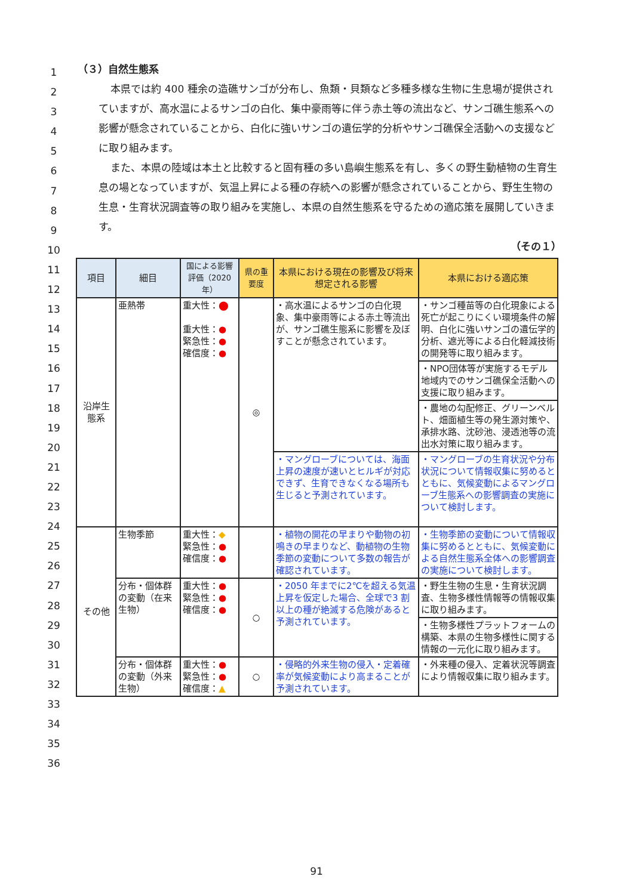（３）自然生態系
本県では約 400 種余の造礁サンゴが分布し、魚類・貝類など多種多様な生物に生息場が提供されていますが、高水温によるサンゴの白化、集中豪雨等に伴う赤土等の流出など、サンゴ礁生態系への影響が懸念されていることから、白化に強いサンゴの遺伝学的分析やサンゴ礁保全活動への支援などに取り組みます。
また、本県の陸域は本土と比較すると固有種の多い島嶼生態系を有し、多くの野生動植物の生育生息の場となっていますが、気温上昇による種の存続への影響が懸念されていることから、野生生物の生息・生育状況調査等の取り組みを実施し、本県の自然生態系を守るための適応策を展開していきます。
（その１）
| 項目 | 細目 | 国による影響評価（2020年） | 県の重要度 | 本県における現在の影響及び将来想定される影響 | 本県における適応策 |
| --- | --- | --- | --- | --- | --- |
| 沿岸生態系 | 亜熱帯 | 重大性： ⬤ 重大性： ● 緊急性： ● 確信度： ● | ◎ | ・高水温によるサンゴの白化現象、集中豪雨等による赤土等流出が、サンゴ礁生態系に影響を及ぼすことが懸念されています。 | ・サンゴ種苗等の白化現象による死亡が起こりにくい環境条件の解明、白化に強いサンゴの遺伝学的分析、遮光等による白化軽減技術の開発等に取り組みます。 |
| | | | | | ・NPO団体等が実施するモデル地域内でのサンゴ礁保全活動への支援に取り組みます。 |
| | | | | | ・農地の勾配修正、グリーンベルト、畑面植生等の発生源対策や、承排水路、沈砂池、浸透池等の流出水対策に取り組みます。 |
| | | | | ・マングローブについては、海面上昇の速度が速いとヒルギが対応できず、生育できなくなる場所も生じると予測されています。 | ・マングローブの生育状況や分布状況について情報収集に努めるとともに、気候変動によるマングローブ生態系への影響調査の実施について検討します。 |
| その他 | 生物季節 | 重大性： ◆ 緊急性： ● 確信度： ● | | ・植物の開花の早まりや動物の初鳴きの早まりなど、動植物の生物季節の変動について多数の報告が確認されています。 | ・生物季節の変動について情報収集に努めるとともに、気候変動による自然生態系全体への影響調査の実施について検討します。 |
| | 分布・個体群の変動（在来生物） | 重大性： ● 緊急性： ● 確信度： ● | ○ | ・2050 年までに2℃を超える気温上昇を仮定した場合、全球で3 割以上の種が絶滅する危険があると予測されています。 | ・野生生物の生息・生育状況調査、生物多様性情報等の情報収集に取り組みます。 |
| | | | | | ・生物多様性プラットフォームの構築、本県の生物多様性に関する情報の一元化に取り組みます。 |
| | 分布・個体群の変動（外来生物） | 重大性： ● 緊急性： ● 確信度： ▲ | ○ | ・侵略的外来生物の侵入・定着確率が気候変動により高まることが予測されています。 | ・外来種の侵入、定着状況等調査により情報収集に取り組みます。 |
1
2
3
4
5
6
7
8
9
10
11
12
13
14
15
16
17
18
19
20
21
22
23
24
25
26
27
28
29
30
31
32
33
34
35
36
91